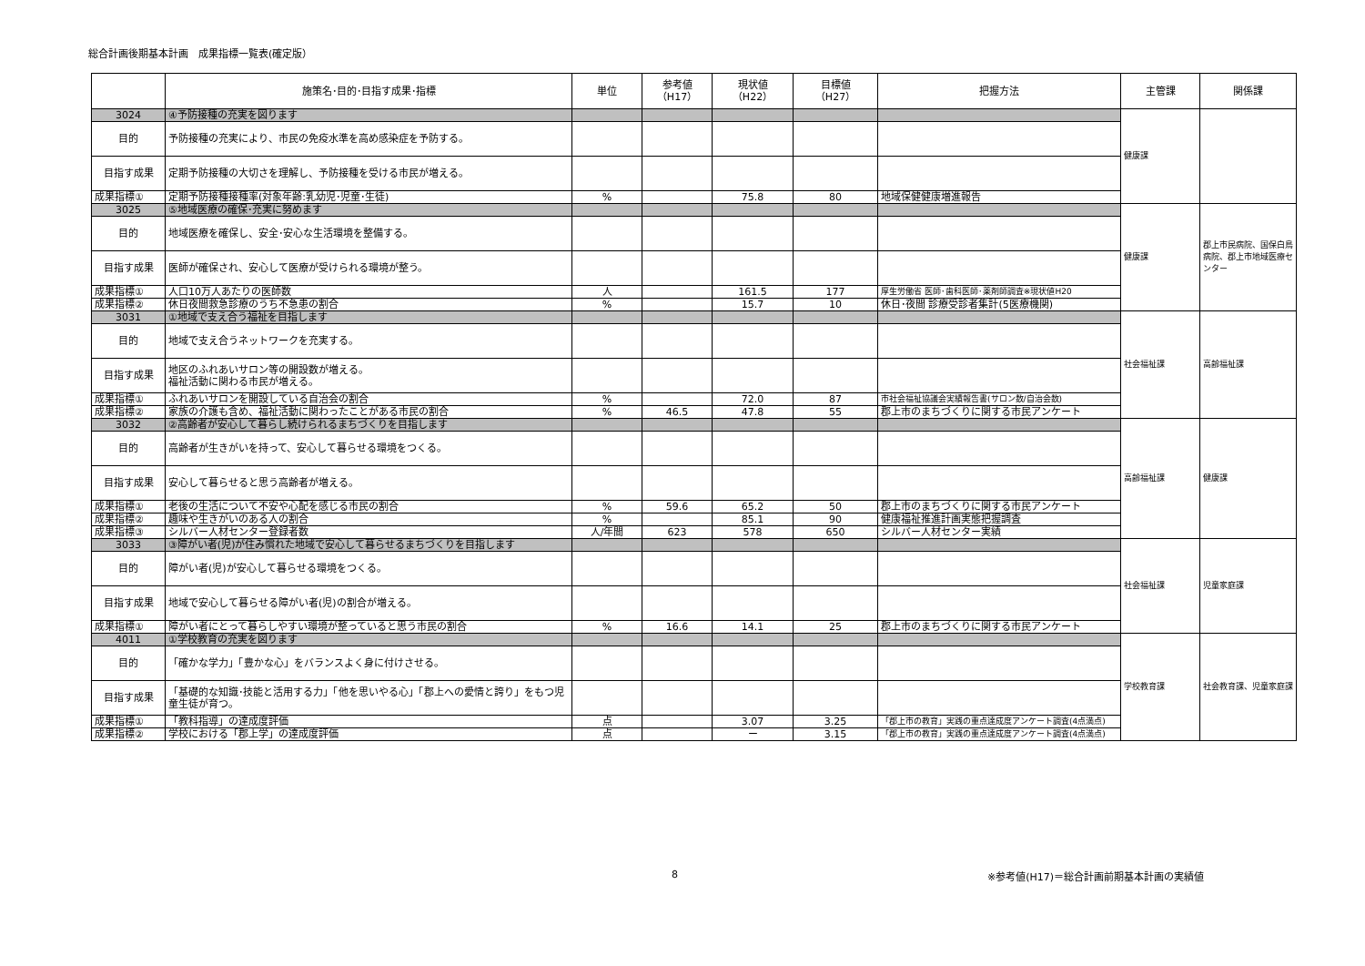総合計画後期基本計画　成果指標一覧表(確定版）
| | 施策名･目的･目指す成果･指標 | 単位 | 参考値 （H17） | 現状値 （H22） | 目標値 （H27） | 把握方法 | 主管課 | 関係課 |
| --- | --- | --- | --- | --- | --- | --- | --- | --- |
| 3024 | ④予防接種の充実を図ります | | | | | | 健康課 | |
| 目的 | 予防接種の充実により、市民の免疫水準を高め感染症を予防する。 | | | | | | | |
| 目指す成果 | 定期予防接種の大切さを理解し、予防接種を受ける市民が増える。 | | | | | | | |
| 成果指標① | 定期予防接種接種率(対象年齢:乳幼児･児童･生徒) | % | | 75.8 | 80 | 地域保健健康増進報告 | | |
| 3025 | ⑤地域医療の確保･充実に努めます | | | | | | 健康課 | 郡上市民病院、国保白鳥病院、郡上市地域医療センター |
| 目的 | 地域医療を確保し、安全･安心な生活環境を整備する。 | | | | | | | |
| 目指す成果 | 医師が確保され、安心して医療が受けられる環境が整う。 | | | | | | | |
| 成果指標① | 人口10万人あたりの医師数 | 人 | | 161.5 | 177 | 厚生労働省 医師･歯科医師･薬剤師調査※現状値H20 | | |
| 成果指標② | 休日夜間救急診療のうち不急患の割合 | % | | 15.7 | 10 | 休日･夜間 診療受診者集計(5医療機関) | | |
| 3031 | ①地域で支え合う福祉を目指します | | | | | | 社会福祉課 | 高齢福祉課 |
| 目的 | 地域で支え合うネットワークを充実する。 | | | | | | | |
| 目指す成果 | 地区のふれあいサロン等の開設数が増える。 福祉活動に関わる市民が増える。 | | | | | | | |
| 成果指標① | ふれあいサロンを開設している自治会の割合 | % | | 72.0 | 87 | 市社会福祉協議会実績報告書(サロン数/自治会数) | | |
| 成果指標② | 家族の介護も含め、福祉活動に関わったことがある市民の割合 | % | 46.5 | 47.8 | 55 | 郡上市のまちづくりに関する市民アンケート | | |
| 3032 | ②高齢者が安心して暮らし続けられるまちづくりを目指します | | | | | | 高齢福祉課 | 健康課 |
| 目的 | 高齢者が生きがいを持って、安心して暮らせる環境をつくる。 | | | | | | | |
| 目指す成果 | 安心して暮らせると思う高齢者が増える。 | | | | | | | |
| 成果指標① | 老後の生活について不安や心配を感じる市民の割合 | % | 59.6 | 65.2 | 50 | 郡上市のまちづくりに関する市民アンケート | | |
| 成果指標② | 趣味や生きがいのある人の割合 | % | | 85.1 | 90 | 健康福祉推進計画実態把握調査 | | |
| 成果指標③ | シルバー人材センター登録者数 | 人/年間 | 623 | 578 | 650 | シルバー人材センター実績 | | |
| 3033 | ③障がい者(児)が住み慣れた地域で安心して暮らせるまちづくりを目指します | | | | | | 社会福祉課 | 児童家庭課 |
| 目的 | 障がい者(児)が安心して暮らせる環境をつくる。 | | | | | | | |
| 目指す成果 | 地域で安心して暮らせる障がい者(児)の割合が増える。 | | | | | | | |
| 成果指標① | 障がい者にとって暮らしやすい環境が整っていると思う市民の割合 | % | 16.6 | 14.1 | 25 | 郡上市のまちづくりに関する市民アンケート | | |
| 4011 | ①学校教育の充実を図ります | | | | | | 学校教育課 | 社会教育課、児童家庭課 |
| 目的 | 「確かな学力」「豊かな心」をバランスよく身に付けさせる。 | | | | | | | |
| 目指す成果 | 「基礎的な知識･技能と活用する力」「他を思いやる心」「郡上への愛情と誇り」をもつ児童生徒が育つ。 | | | | | | | |
| 成果指標① | 「教科指導」の達成度評価 | 点 | | 3.07 | 3.25 | 「郡上市の教育」実践の重点達成度アンケート調査(4点満点) | | |
| 成果指標② | 学校における「郡上学」の達成度評価 | 点 | | ー | 3.15 | 「郡上市の教育」実践の重点達成度アンケート調査(4点満点) | | |
8 ※参考値(H17)＝総合計画前期基本計画の実績値